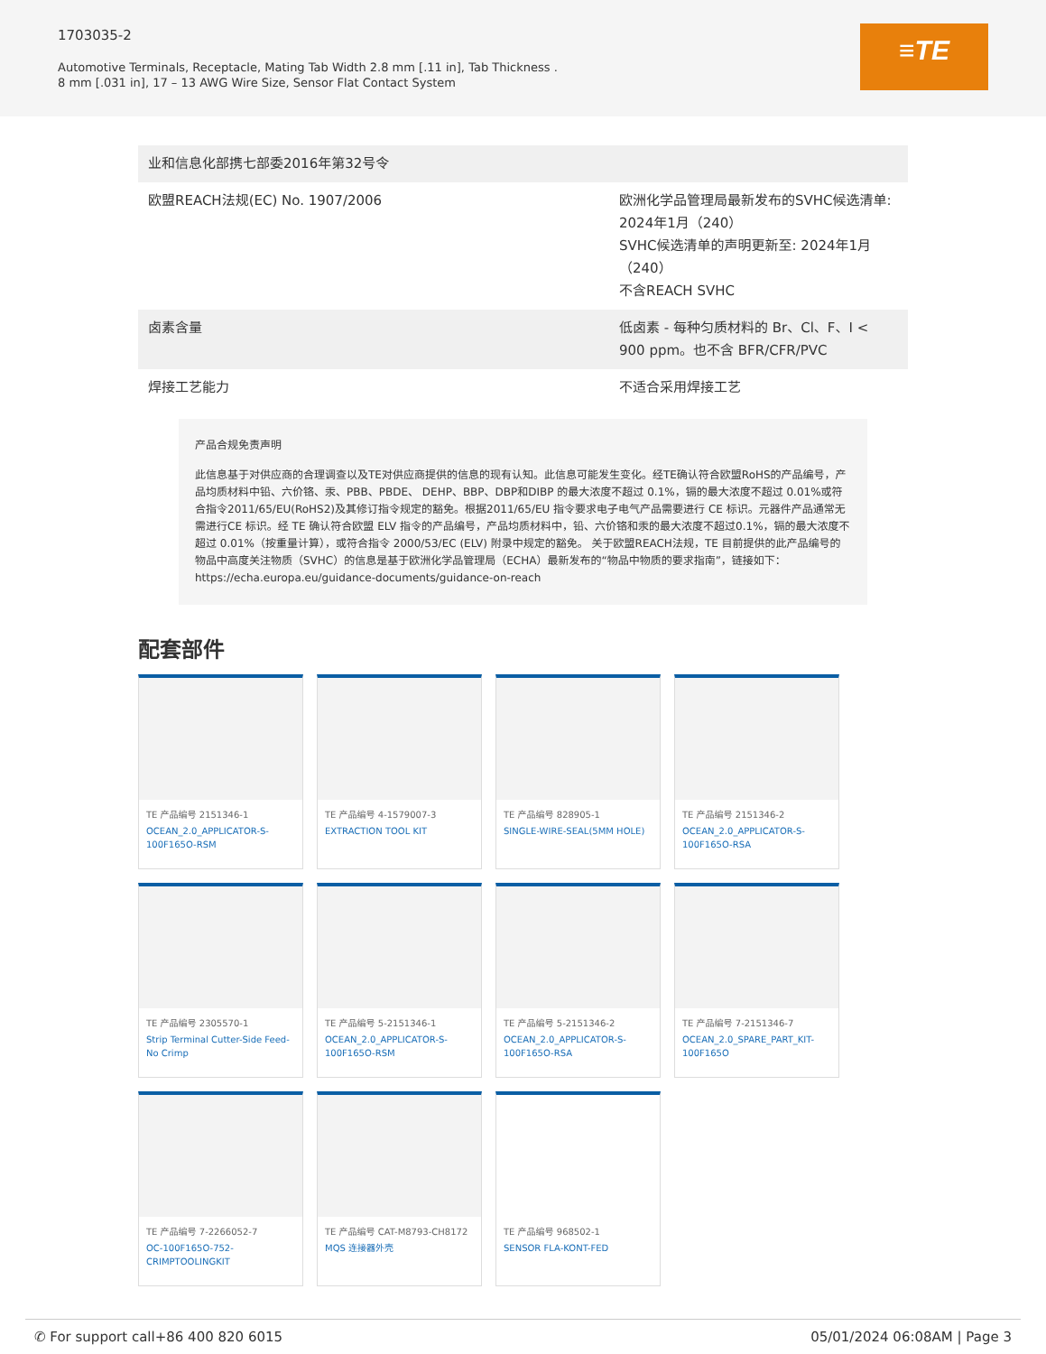1703035-2
Automotive Terminals, Receptacle, Mating Tab Width 2.8 mm [.11 in], Tab Thickness .
8 mm [.031 in], 17 – 13 AWG Wire Size, Sensor Flat Contact System
≡TE
| 业和信息化部携七部委2016年第32号令 | |
| 欧盟REACH法规(EC) No. 1907/2006 | 欧洲化学品管理局最新发布的SVHC候选清单: 2024年1月（240） SVHC候选清单的声明更新至: 2024年1月（240） 不含REACH SVHC |
| 卤素含量 | 低卤素 - 每种匀质材料的 Br、Cl、F、I < 900 ppm。也不含 BFR/CFR/PVC |
| 焊接工艺能力 | 不适合采用焊接工艺 |
产品合规免责声明
此信息基于对供应商的合理调查以及TE对供应商提供的信息的现有认知。此信息可能发生变化。经TE确认符合欧盟RoHS的产品编号，产品均质材料中铅、六价铬、汞、PBB、PBDE、 DEHP、BBP、DBP和DIBP 的最大浓度不超过 0.1%，镉的最大浓度不超过 0.01%或符合指令2011/65/EU(RoHS2)及其修订指令规定的豁免。根据2011/65/EU 指令要求电子电气产品需要进行 CE 标识。元器件产品通常无需进行CE 标识。经 TE 确认符合欧盟 ELV 指令的产品编号，产品均质材料中，铅、六价铬和汞的最大浓度不超过0.1%，镉的最大浓度不超过 0.01%（按重量计算），或符合指令 2000/53/EC (ELV) 附录中规定的豁免。 关于欧盟REACH法规，TE 目前提供的此产品编号的物品中高度关注物质（SVHC）的信息是基于欧洲化学品管理局（ECHA）最新发布的“物品中物质的要求指南”，链接如下：https://echa.europa.eu/guidance-documents/guidance-on-reach
配套部件
TE 产品编号 2151346-1
OCEAN_2.0_APPLICATOR-S-100F165O-RSM
TE 产品编号 4-1579007-3
EXTRACTION TOOL KIT
TE 产品编号 828905-1
SINGLE-WIRE-SEAL(5MM HOLE)
TE 产品编号 2151346-2
OCEAN_2.0_APPLICATOR-S-100F165O-RSA
TE 产品编号 2305570-1
Strip Terminal Cutter-Side Feed-No Crimp
TE 产品编号 5-2151346-1
OCEAN_2.0_APPLICATOR-S-100F165O-RSM
TE 产品编号 5-2151346-2
OCEAN_2.0_APPLICATOR-S-100F165O-RSA
TE 产品编号 7-2151346-7
OCEAN_2.0_SPARE_PART_KIT-100F165O
TE 产品编号 7-2266052-7
OC-100F165O-752-CRIMPTOOLINGKIT
TE 产品编号 CAT-M8793-CH8172
MQS 连接器外壳
TE 产品编号 968502-1
SENSOR FLA-KONT-FED
✆ For support call+86 400 820 6015 05/01/2024 06:08AM | Page 3